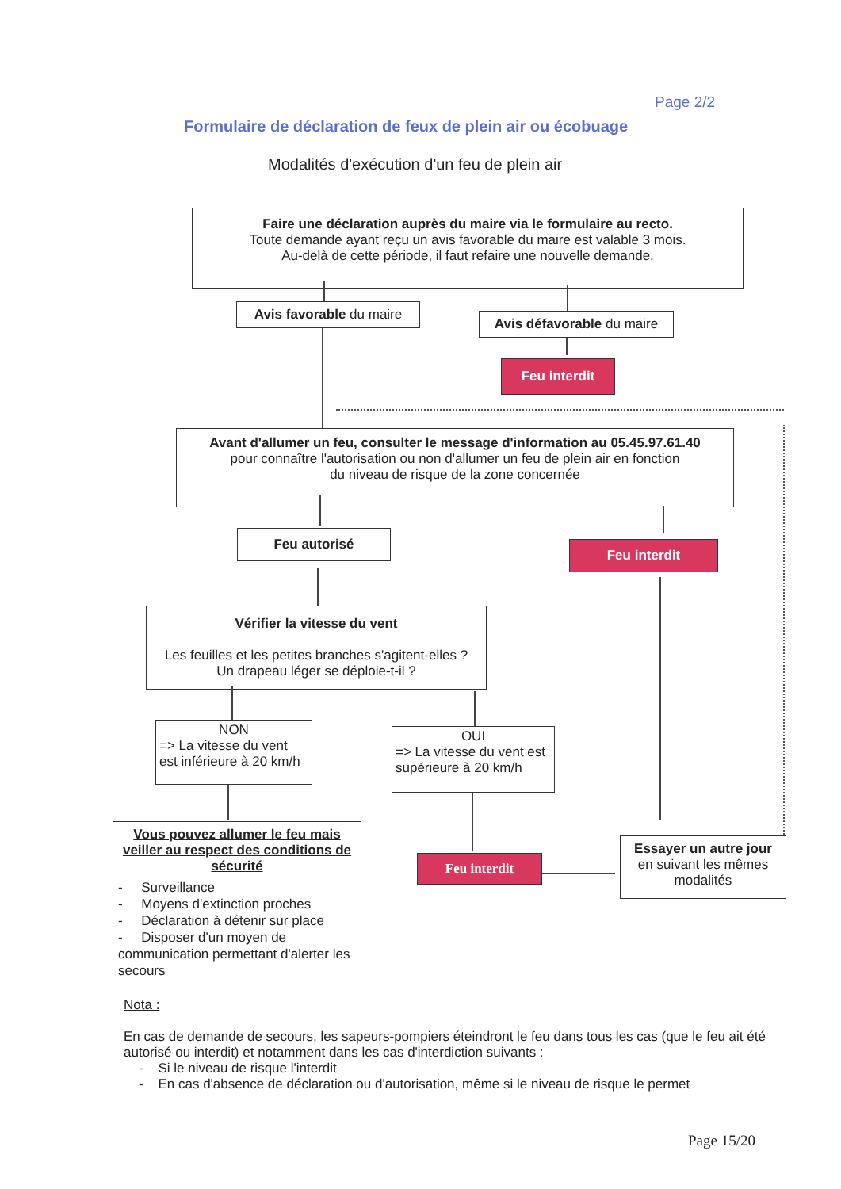Page 2/2
Formulaire de déclaration de feux de plein air ou écobuage
Modalités d'exécution d'un feu de plein air
Faire une déclaration auprès du maire via le formulaire au recto.
Toute demande ayant reçu un avis favorable du maire est valable 3 mois.
Au-delà de cette période, il faut refaire une nouvelle demande.
Avis favorable du maire
Avis défavorable du maire
Feu interdit
Avant d'allumer un feu, consulter le message d'information au 05.45.97.61.40
pour connaître l'autorisation ou non d'allumer un feu de plein air en fonction
du niveau de risque de la zone concernée
Feu autorisé
Feu interdit
Vérifier la vitesse du vent
Les feuilles et les petites branches s'agitent-elles ?
Un drapeau léger se déploie-t-il ?
NON
=> La vitesse du vent est inférieure à 20 km/h
OUI
=> La vitesse du vent est supérieure à 20 km/h
Vous pouvez allumer le feu mais veiller au respect des conditions de sécurité
- Surveillance
- Moyens d'extinction proches
- Déclaration à détenir sur place
- Disposer d'un moyen de communication permettant d'alerter les secours
Feu interdit
Essayer un autre jour
en suivant les mêmes modalités
Nota :
En cas de demande de secours, les sapeurs-pompiers éteindront le feu dans tous les cas (que le feu ait été autorisé ou interdit) et notamment dans les cas d'interdiction suivants :
- Si le niveau de risque l'interdit
- En cas d'absence de déclaration ou d'autorisation, même si le niveau de risque le permet
Page 15/20